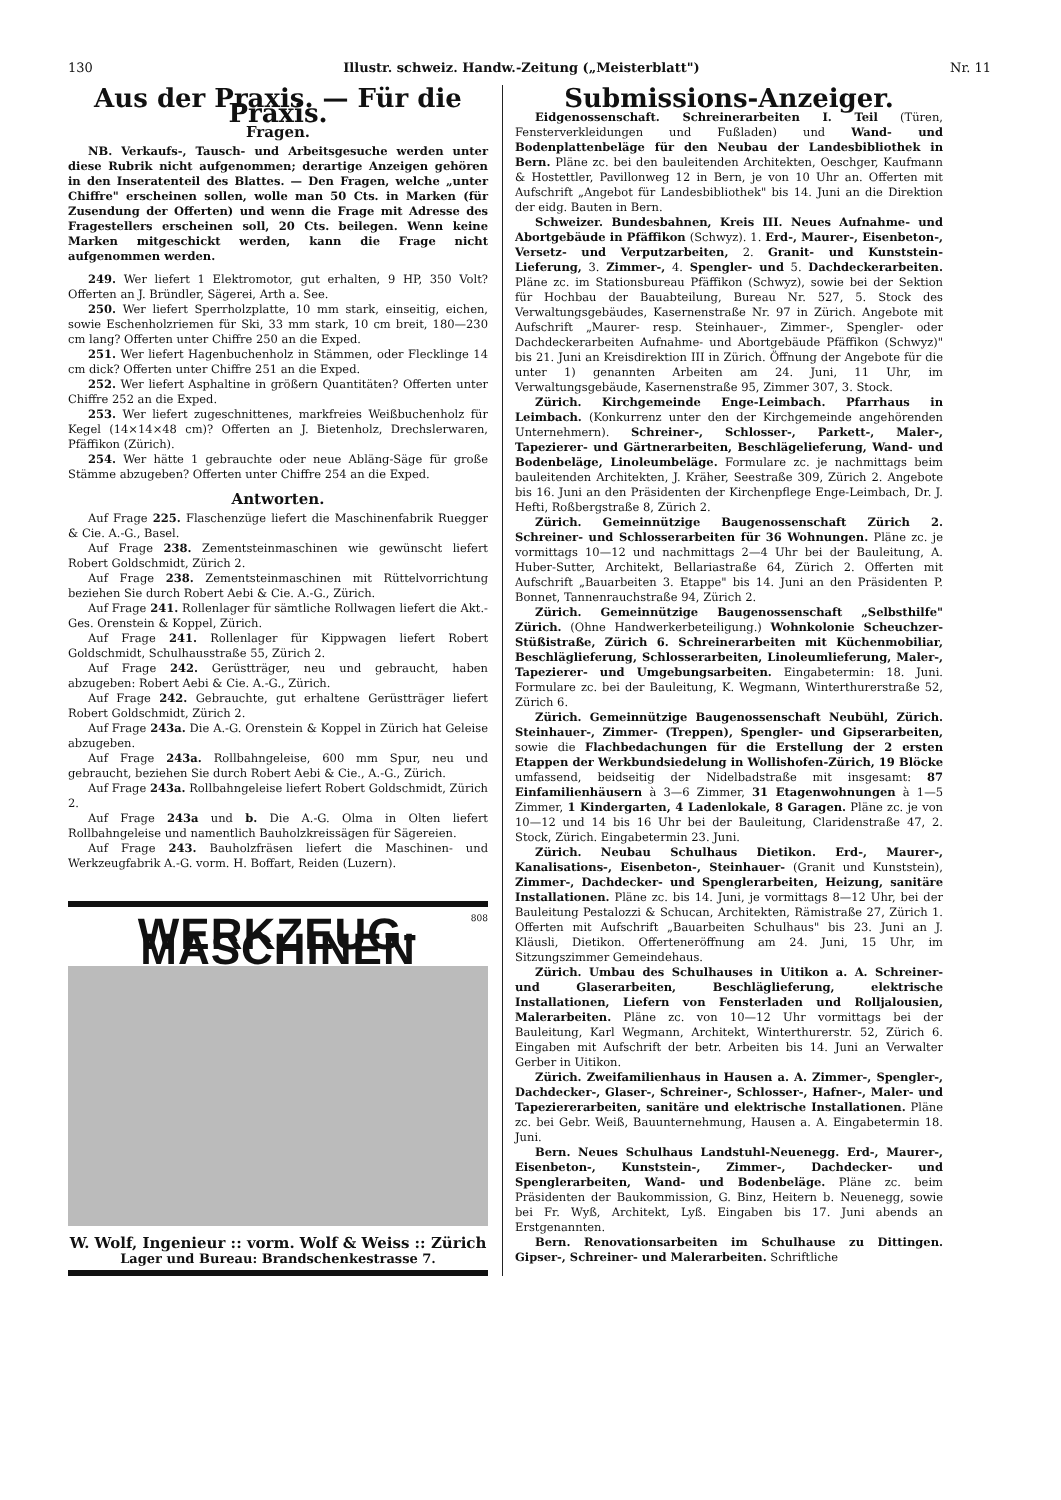130 Illustr. schweiz. Handw.-Zeitung („Meisterblatt") Nr. 11
Aus der Praxis. — Für die Praxis.
Fragen.
NB. Verkaufs-, Tausch- und Arbeitsgesuche werden unter diese Rubrik nicht aufgenommen; derartige Anzeigen gehören in den Inseratenteil des Blattes. — Den Fragen, welche „unter Chiffre" erscheinen sollen, wolle man 50 Cts. in Marken (für Zusendung der Offerten) und wenn die Frage mit Adresse des Fragestellers erscheinen soll, 20 Cts. beilegen. Wenn keine Marken mitgeschickt werden, kann die Frage nicht aufgenommen werden.
249. Wer liefert 1 Elektromotor, gut erhalten, 9 HP, 350 Volt? Offerten an J. Bründler, Sägerei, Arth a. See.
250. Wer liefert Sperrholzplatte, 10 mm stark, einseitig, eichen, sowie Eschenholzriemen für Ski, 33 mm stark, 10 cm breit, 180—230 cm lang? Offerten unter Chiffre 250 an die Exped.
251. Wer liefert Hagenbuchenholz in Stämmen, oder Flecklinge 14 cm dick? Offerten unter Chiffre 251 an die Exped.
252. Wer liefert Asphaltine in größern Quantitäten? Offerten unter Chiffre 252 an die Exped.
253. Wer liefert zugeschnittenes, markfreies Weißbuchenholz für Kegel (14×14×48 cm)? Offerten an J. Bietenholz, Drechslerwaren, Pfäffikon (Zürich).
254. Wer hätte 1 gebrauchte oder neue Abläng-Säge für große Stämme abzugeben? Offerten unter Chiffre 254 an die Exped.
Antworten.
Auf Frage 225. Flaschenzüge liefert die Maschinenfabrik Ruegger & Cie. A.-G., Basel.
Auf Frage 238. Zementsteinmaschinen wie gewünscht liefert Robert Goldschmidt, Zürich 2.
Auf Frage 238. Zementsteinmaschinen mit Rüttelvorrichtung beziehen Sie durch Robert Aebi & Cie. A.-G., Zürich.
Auf Frage 241. Rollenlager für sämtliche Rollwagen liefert die Akt.-Ges. Orenstein & Koppel, Zürich.
Auf Frage 241. Rollenlager für Kippwagen liefert Robert Goldschmidt, Schulhausstraße 55, Zürich 2.
Auf Frage 242. Gerüstträger, neu und gebraucht, haben abzugeben: Robert Aebi & Cie. A.-G., Zürich.
Auf Frage 242. Gebrauchte, gut erhaltene Gerüstträger liefert Robert Goldschmidt, Zürich 2.
Auf Frage 243a. Die A.-G. Orenstein & Koppel in Zürich hat Geleise abzugeben.
Auf Frage 243a. Rollbahngeleise, 600 mm Spur, neu und gebraucht, beziehen Sie durch Robert Aebi & Cie., A.-G., Zürich.
Auf Frage 243a. Rollbahngeleise liefert Robert Goldschmidt, Zürich 2.
Auf Frage 243a und b. Die A.-G. Olma in Olten liefert Rollbahngeleise und namentlich Bauholzkreissägen für Sägereien.
Auf Frage 243. Bauholzfräsen liefert die Maschinen- und Werkzeugfabrik A.-G. vorm. H. Boffart, Reiden (Luzern).
808
WERKZEUG-MASCHINEN
W. Wolf, Ingenieur :: vorm. Wolf & Weiss :: Zürich
Lager und Bureau: Brandschenkestrasse 7.
Submissions-Anzeiger.
Eidgenossenschaft. Schreinerarbeiten I. Teil (Türen, Fensterverkleidungen und Fußladen) und Wand- und Bodenplattenbeläge für den Neubau der Landesbibliothek in Bern. Pläne zc. bei den bauleitenden Architekten, Oeschger, Kaufmann & Hostettler, Pavillonweg 12 in Bern, je von 10 Uhr an. Offerten mit Aufschrift „Angebot für Landesbibliothek" bis 14. Juni an die Direktion der eidg. Bauten in Bern.
Schweizer. Bundesbahnen, Kreis III. Neues Aufnahme- und Abortgebäude in Pfäffikon (Schwyz). 1. Erd-, Maurer-, Eisenbeton-, Versetz- und Verputzarbeiten, 2. Granit- und Kunststein-Lieferung, 3. Zimmer-, 4. Spengler- und 5. Dachdeckerarbeiten. Pläne zc. im Stationsbureau Pfäffikon (Schwyz), sowie bei der Sektion für Hochbau der Bauabteilung, Bureau Nr. 527, 5. Stock des Verwaltungsgebäudes, Kasernenstraße Nr. 97 in Zürich. Angebote mit Aufschrift „Maurer- resp. Steinhauer-, Zimmer-, Spengler- oder Dachdeckerarbeiten Aufnahme- und Abortgebäude Pfäffikon (Schwyz)" bis 21. Juni an Kreisdirektion III in Zürich. Öffnung der Angebote für die unter 1) genannten Arbeiten am 24. Juni, 11 Uhr, im Verwaltungsgebäude, Kasernenstraße 95, Zimmer 307, 3. Stock.
Zürich. Kirchgemeinde Enge-Leimbach. Pfarrhaus in Leimbach. (Konkurrenz unter den der Kirchgemeinde angehörenden Unternehmern). Schreiner-, Schlosser-, Parkett-, Maler-, Tapezierer- und Gärtnerarbeiten, Beschlägelieferung, Wand- und Bodenbeläge, Linoleumbeläge. Formulare zc. je nachmittags beim bauleitenden Architekten, J. Kräher, Seestraße 309, Zürich 2. Angebote bis 16. Juni an den Präsidenten der Kirchenpflege Enge-Leimbach, Dr. J. Hefti, Roßbergstraße 8, Zürich 2.
Zürich. Gemeinnützige Baugenossenschaft Zürich 2. Schreiner- und Schlosserarbeiten für 36 Wohnungen. Pläne zc. je vormittags 10—12 und nachmittags 2—4 Uhr bei der Bauleitung, A. Huber-Sutter, Architekt, Bellariastraße 64, Zürich 2. Offerten mit Aufschrift „Bauarbeiten 3. Etappe" bis 14. Juni an den Präsidenten P. Bonnet, Tannenrauchstraße 94, Zürich 2.
Zürich. Gemeinnützige Baugenossenschaft „Selbsthilfe" Zürich. (Ohne Handwerkerbeteiligung.) Wohnkolonie Scheuchzer-Stüßistraße, Zürich 6. Schreinerarbeiten mit Küchenmobiliar, Beschläglieferung, Schlosserarbeiten, Linoleumlieferung, Maler-, Tapezierer- und Umgebungsarbeiten. Eingabetermin: 18. Juni. Formulare zc. bei der Bauleitung, K. Wegmann, Winterthurerstraße 52, Zürich 6.
Zürich. Gemeinnützige Baugenossenschaft Neubühl, Zürich. Steinhauer-, Zimmer- (Treppen), Spengler- und Gipserarbeiten, sowie die Flachbedachungen für die Erstellung der 2 ersten Etappen der Werkbundsiedelung in Wollishofen-Zürich, 19 Blöcke umfassend, beidseitig der Nidelbadstraße mit insgesamt: 87 Einfamilienhäusern à 3—6 Zimmer, 31 Etagenwohnungen à 1—5 Zimmer, 1 Kindergarten, 4 Ladenlokale, 8 Garagen. Pläne zc. je von 10—12 und 14 bis 16 Uhr bei der Bauleitung, Claridenstraße 47, 2. Stock, Zürich. Eingabetermin 23. Juni.
Zürich. Neubau Schulhaus Dietikon. Erd-, Maurer-, Kanalisations-, Eisenbeton-, Steinhauer- (Granit und Kunststein), Zimmer-, Dachdecker- und Spenglerarbeiten, Heizung, sanitäre Installationen. Pläne zc. bis 14. Juni, je vormittags 8—12 Uhr, bei der Bauleitung Pestalozzi & Schucan, Architekten, Rämistraße 27, Zürich 1. Offerten mit Aufschrift „Bauarbeiten Schulhaus" bis 23. Juni an J. Kläusli, Dietikon. Offerteneröffnung am 24. Juni, 15 Uhr, im Sitzungszimmer Gemeindehaus.
Zürich. Umbau des Schulhauses in Uitikon a. A. Schreiner- und Glaserarbeiten, Beschläglieferung, elektrische Installationen, Liefern von Fensterladen und Rolljalousien, Malerarbeiten. Pläne zc. von 10—12 Uhr vormittags bei der Bauleitung, Karl Wegmann, Architekt, Winterthurerstr. 52, Zürich 6. Eingaben mit Aufschrift der betr. Arbeiten bis 14. Juni an Verwalter Gerber in Uitikon.
Zürich. Zweifamilienhaus in Hausen a. A. Zimmer-, Spengler-, Dachdecker-, Glaser-, Schreiner-, Schlosser-, Hafner-, Maler- und Tapeziererarbeiten, sanitäre und elektrische Installationen. Pläne zc. bei Gebr. Weiß, Bauunternehmung, Hausen a. A. Eingabetermin 18. Juni.
Bern. Neues Schulhaus Landstuhl-Neuenegg. Erd-, Maurer-, Eisenbeton-, Kunststein-, Zimmer-, Dachdecker- und Spenglerarbeiten, Wand- und Bodenbeläge. Pläne zc. beim Präsidenten der Baukommission, G. Binz, Heitern b. Neuenegg, sowie bei Fr. Wyß, Architekt, Lyß. Eingaben bis 17. Juni abends an Erstgenannten.
Bern. Renovationsarbeiten im Schulhause zu Dittingen. Gipser-, Schreiner- und Malerarbeiten. Schriftliche